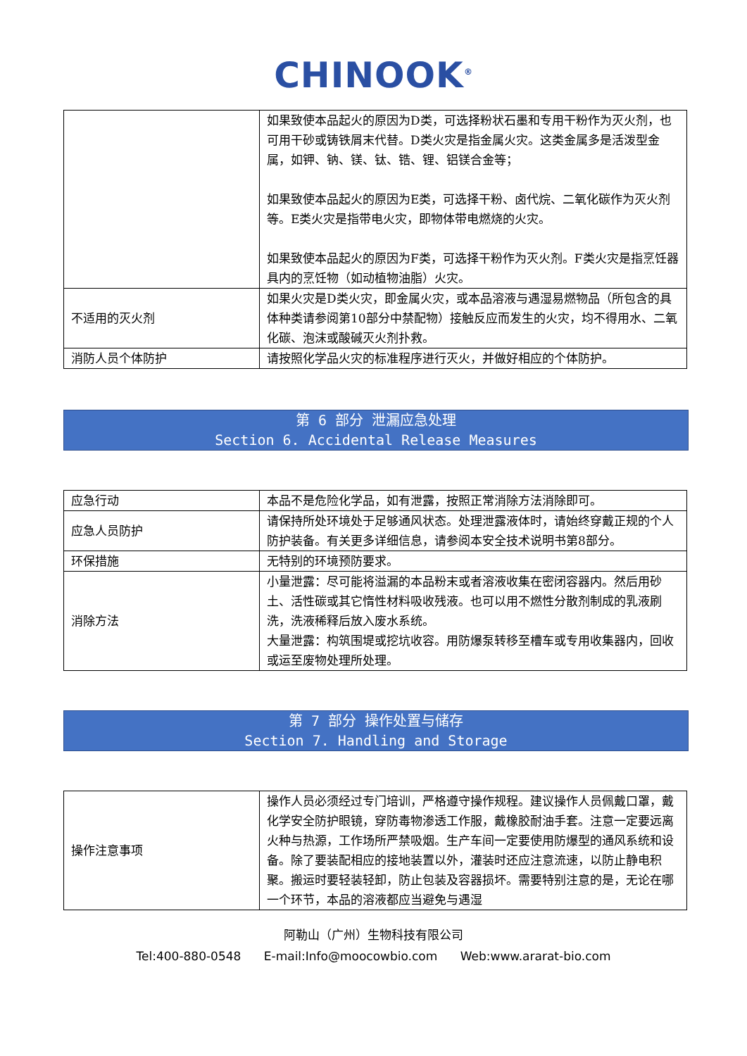CHINOOK<sup>®</sup>
| | 如果致使本品起火的原因为D类，可选择粉状石墨和专用干粉作为灭火剂，也可用干砂或铸铁屑末代替。D类火灾是指金属火灾。这类金属多是活泼型金属，如钾、钠、镁、钛、锆、锂、铝镁合金等； 如果致使本品起火的原因为E类，可选择干粉、卤代烷、二氧化碳作为灭火剂等。E类火灾是指带电火灾，即物体带电燃烧的火灾。 如果致使本品起火的原因为F类，可选择干粉作为灭火剂。F类火灾是指烹饪器具内的烹饪物（如动植物油脂）火灾。 |
| 不适用的灭火剂 | 如果火灾是D类火灾，即金属火灾，或本品溶液与遇湿易燃物品（所包含的具体种类请参阅第10部分中禁配物）接触反应而发生的火灾，均不得用水、二氧化碳、泡沫或酸碱灭火剂扑救。 |
| 消防人员个体防护 | 请按照化学品火灾的标准程序进行灭火，并做好相应的个体防护。 |
第 6 部分 泄漏应急处理
Section 6. Accidental Release Measures
| 应急行动 | 本品不是危险化学品，如有泄露，按照正常消除方法消除即可。 |
| 应急人员防护 | 请保持所处环境处于足够通风状态。处理泄露液体时，请始终穿戴正规的个人防护装备。有关更多详细信息，请参阅本安全技术说明书第8部分。 |
| 环保措施 | 无特别的环境预防要求。 |
| 消除方法 | 小量泄露：尽可能将溢漏的本品粉末或者溶液收集在密闭容器内。然后用砂土、活性碳或其它惰性材料吸收残液。也可以用不燃性分散剂制成的乳液刷洗，洗液稀释后放入废水系统。 大量泄露：构筑围堤或挖坑收容。用防爆泵转移至槽车或专用收集器内，回收或运至废物处理所处理。 |
第 7 部分 操作处置与储存
Section 7. Handling and Storage
| 操作注意事项 | 操作人员必须经过专门培训，严格遵守操作规程。建议操作人员佩戴口罩，戴化学安全防护眼镜，穿防毒物渗透工作服，戴橡胶耐油手套。注意一定要远离火种与热源，工作场所严禁吸烟。生产车间一定要使用防爆型的通风系统和设备。除了要装配相应的接地装置以外，灌装时还应注意流速，以防止静电积聚。搬运时要轻装轻卸，防止包装及容器损坏。需要特别注意的是，无论在哪一个环节，本品的溶液都应当避免与遇湿 |
阿勒山（广州）生物科技有限公司
Tel:400-880-0548 E-mail:Info@moocowbio.com Web:www.ararat-bio.com